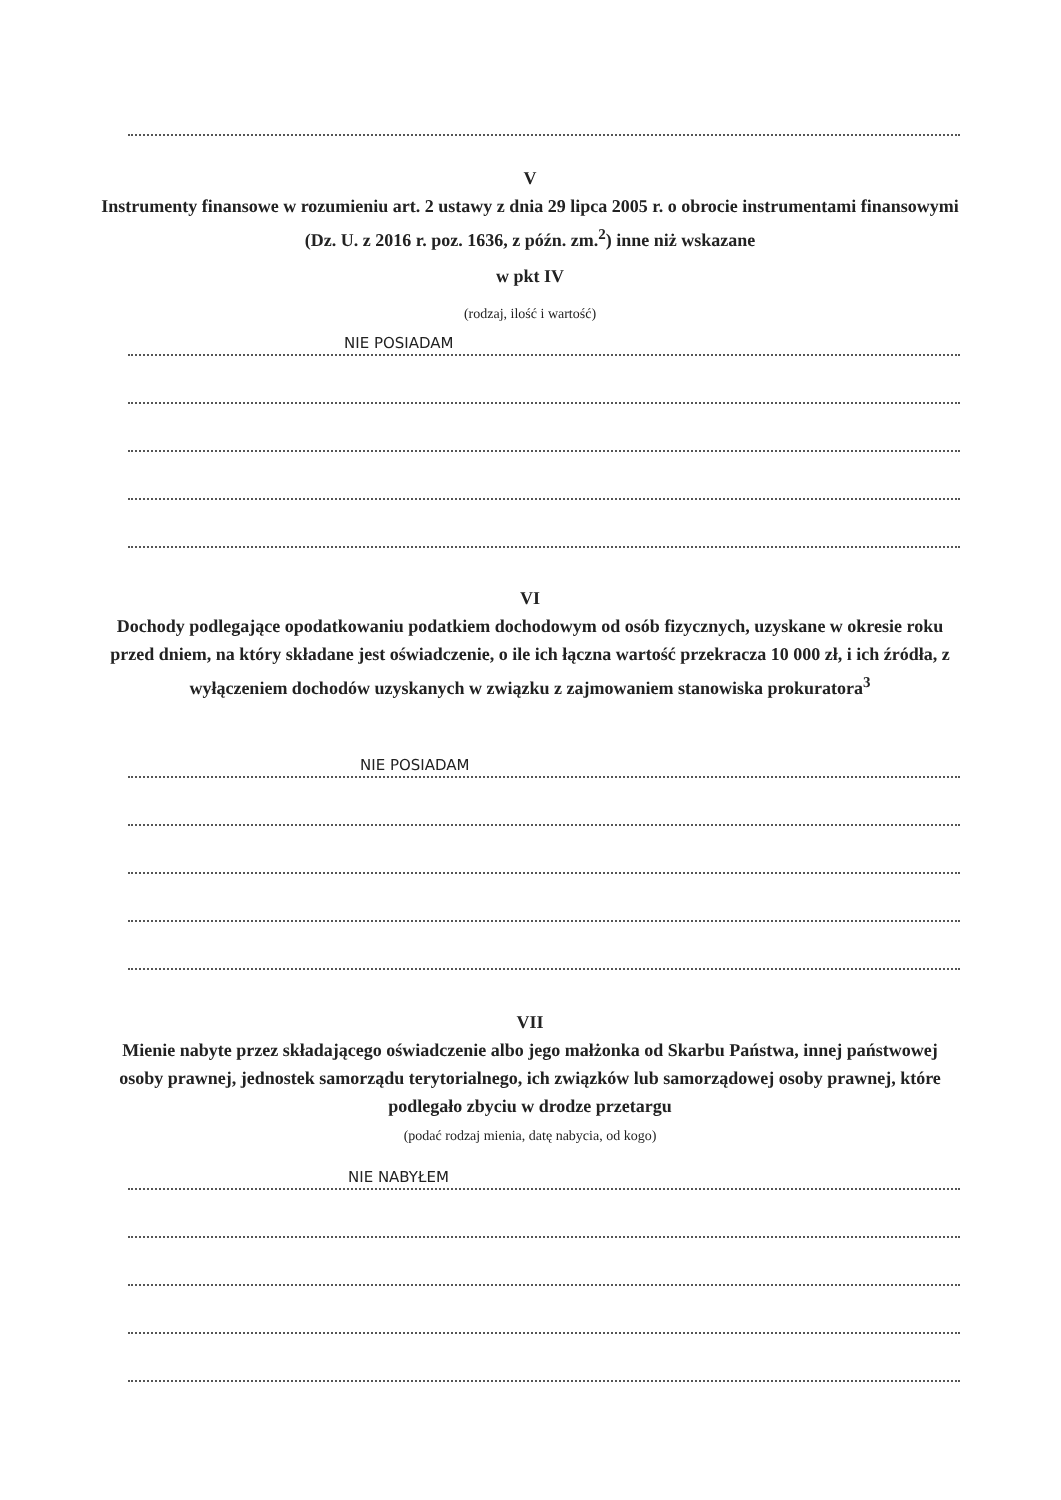V
Instrumenty finansowe w rozumieniu art. 2 ustawy z dnia 29 lipca 2005 r. o obrocie instrumentami finansowymi (Dz. U. z 2016 r. poz. 1636, z późn. zm.<sup>2</sup>) inne niż wskazane
w pkt IV
(rodzaj, ilość i wartość)
NIE POSIADAM
VI
Dochody podlegające opodatkowaniu podatkiem dochodowym od osób fizycznych, uzyskane w okresie roku przed dniem, na który składane jest oświadczenie, o ile ich łączna wartość przekracza 10 000 zł, i ich źródła, z wyłączeniem dochodów uzyskanych w związku z zajmowaniem stanowiska prokuratora<sup>3</sup>
NIE POSIADAM
VII
Mienie nabyte przez składającego oświadczenie albo jego małżonka od Skarbu Państwa, innej państwowej osoby prawnej, jednostek samorządu terytorialnego, ich związków lub samorządowej osoby prawnej, które podlegało zbyciu w drodze przetargu
(podać rodzaj mienia, datę nabycia, od kogo)
NIE NABYŁEM